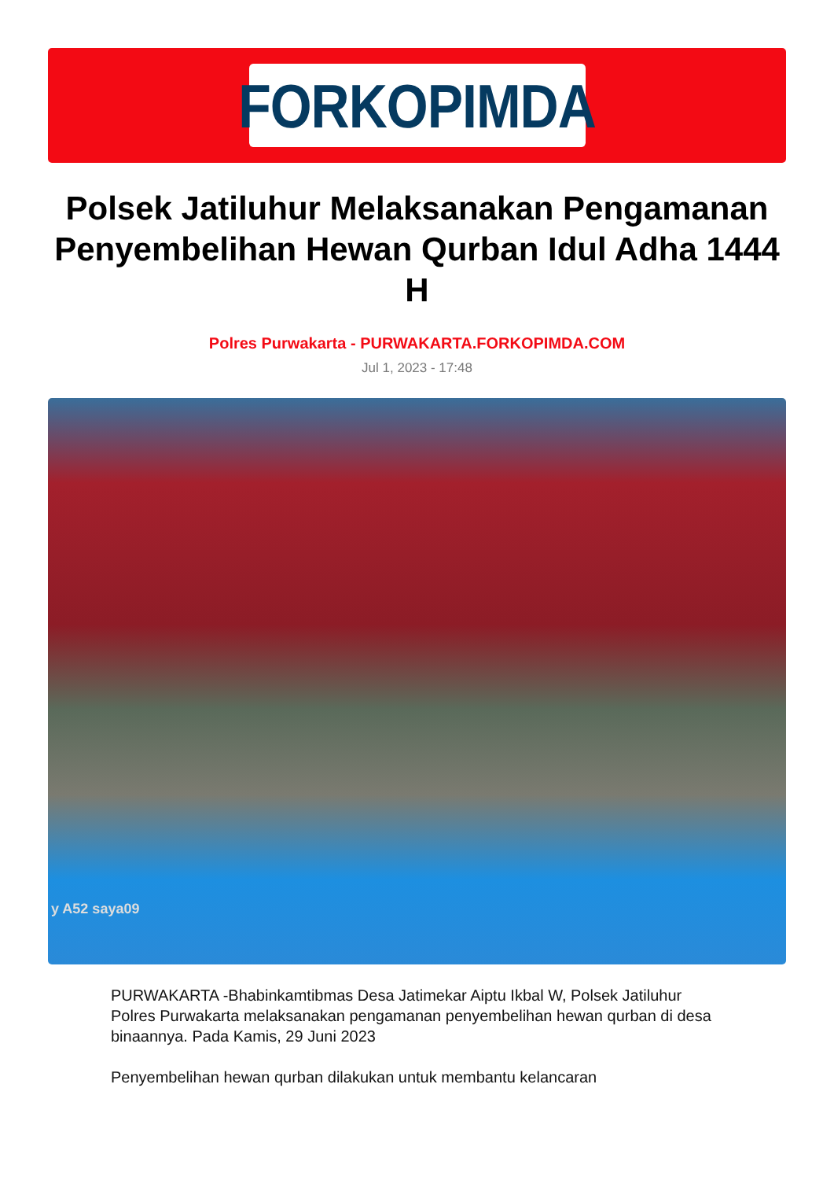FORKOPIMDA
Polsek Jatiluhur Melaksanakan Pengamanan Penyembelihan Hewan Qurban Idul Adha 1444 H
Polres Purwakarta - PURWAKARTA.FORKOPIMDA.COM
Jul 1, 2023 - 17:48
y A52 saya09
PURWAKARTA -Bhabinkamtibmas Desa Jatimekar Aiptu Ikbal W, Polsek Jatiluhur Polres Purwakarta melaksanakan pengamanan penyembelihan hewan qurban di desa binaannya. Pada Kamis, 29 Juni 2023
Penyembelihan hewan qurban dilakukan untuk membantu kelancaran